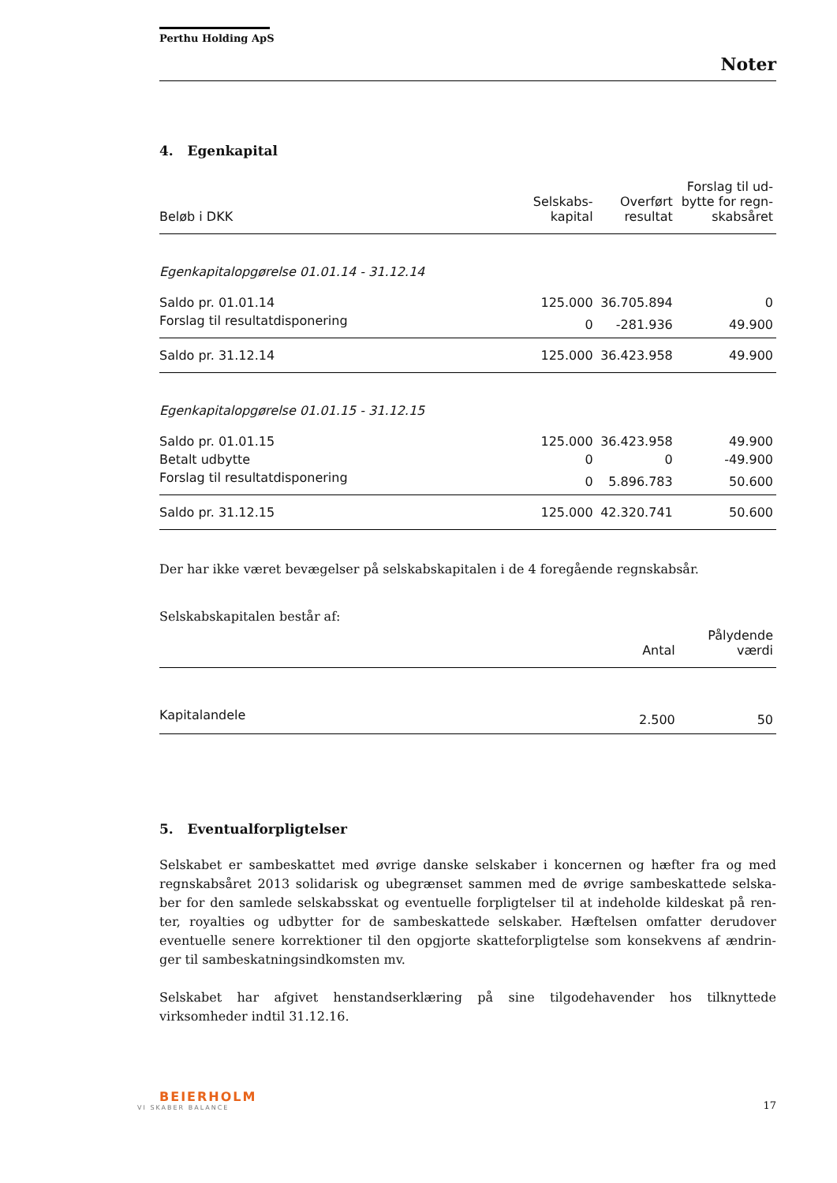Perthu Holding ApS
Noter
4. Egenkapital
| Beløb i DKK | Selskabs- kapital | Overført resultat | Forslag til ud- bytte for regn- skabsåret |
| --- | --- | --- | --- |
| Egenkapitalopgørelse 01.01.14 - 31.12.14 | | | |
| Saldo pr. 01.01.14 | 125.000 | 36.705.894 | 0 |
| Forslag til resultatdisponering | 0 | -281.936 | 49.900 |
| Saldo pr. 31.12.14 | 125.000 | 36.423.958 | 49.900 |
| Egenkapitalopgørelse 01.01.15 - 31.12.15 | | | |
| Saldo pr. 01.01.15 | 125.000 | 36.423.958 | 49.900 |
| Betalt udbytte | 0 | 0 | -49.900 |
| Forslag til resultatdisponering | 0 | 5.896.783 | 50.600 |
| Saldo pr. 31.12.15 | 125.000 | 42.320.741 | 50.600 |
Der har ikke været bevægelser på selskabskapitalen i de 4 foregående regnskabsår.
Selskabskapitalen består af:
| | Antal | Pålydende værdi |
| --- | --- | --- |
| Kapitalandele | 2.500 | 50 |
5. Eventualforpligtelser
Selskabet er sambeskattet med øvrige danske selskaber i koncernen og hæfter fra og med regnskabsåret 2013 solidarisk og ubegrænset sammen med de øvrige sambeskattede selska-ber for den samlede selskabsskat og eventuelle forpligtelser til at indeholde kildeskat på ren-ter, royalties og udbytter for de sambeskattede selskaber. Hæftelsen omfatter derudover eventuelle senere korrektioner til den opgjorte skatteforpligtelse som konsekvens af ændrin-ger til sambeskatningsindkomsten mv.
Selskabet har afgivet henstandserklæring på sine tilgodehavender hos tilknyttede virksomheder indtil 31.12.16.
BEIERHOLM
VI SKABER BALANCE
17